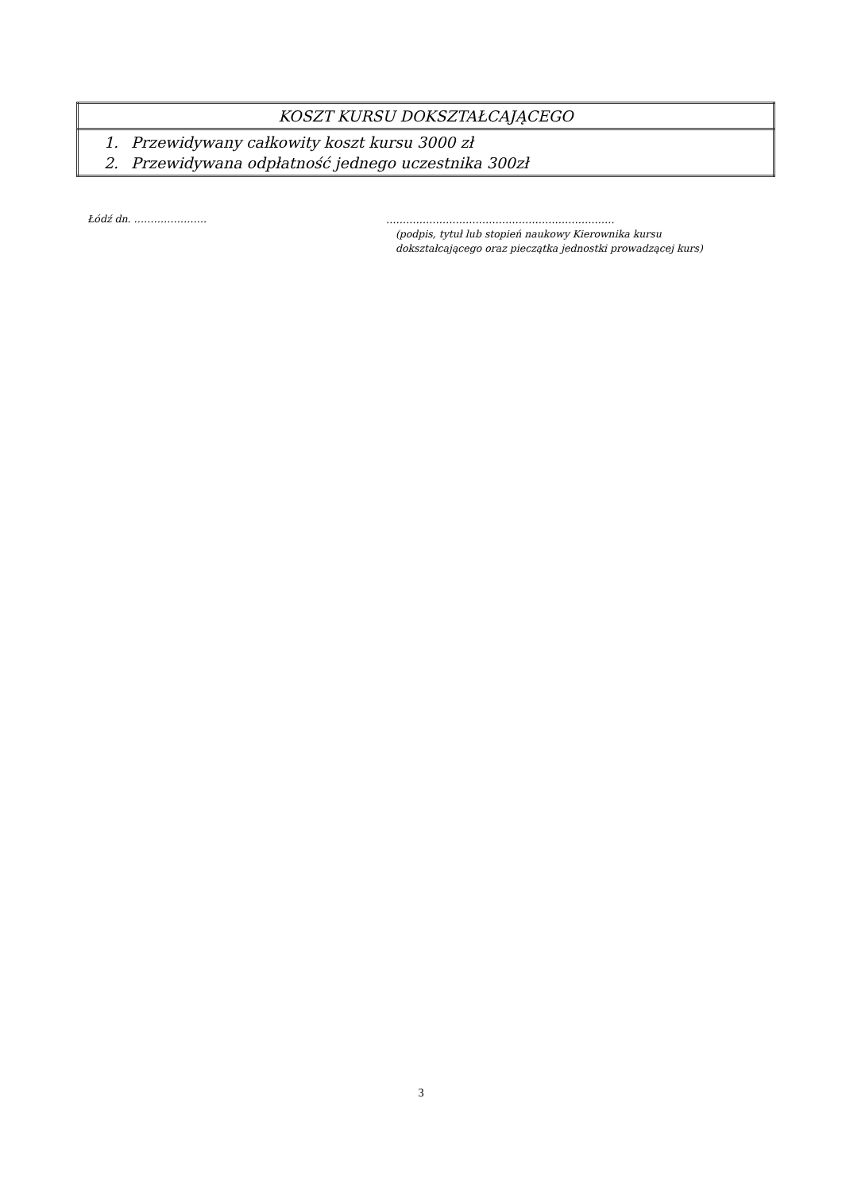| KOSZT KURSU DOKSZTAŁCAJĄCEGO |
| 1. Przewidywany całkowity koszt kursu 3000 zł 2. Przewidywana odpłatność jednego uczestnika 300zł |
Łódź dn. ………………….
……………………………………………………………
(podpis, tytuł lub stopień naukowy Kierownika kursu
dokształcającego oraz pieczątka jednostki prowadzącej kurs)
3